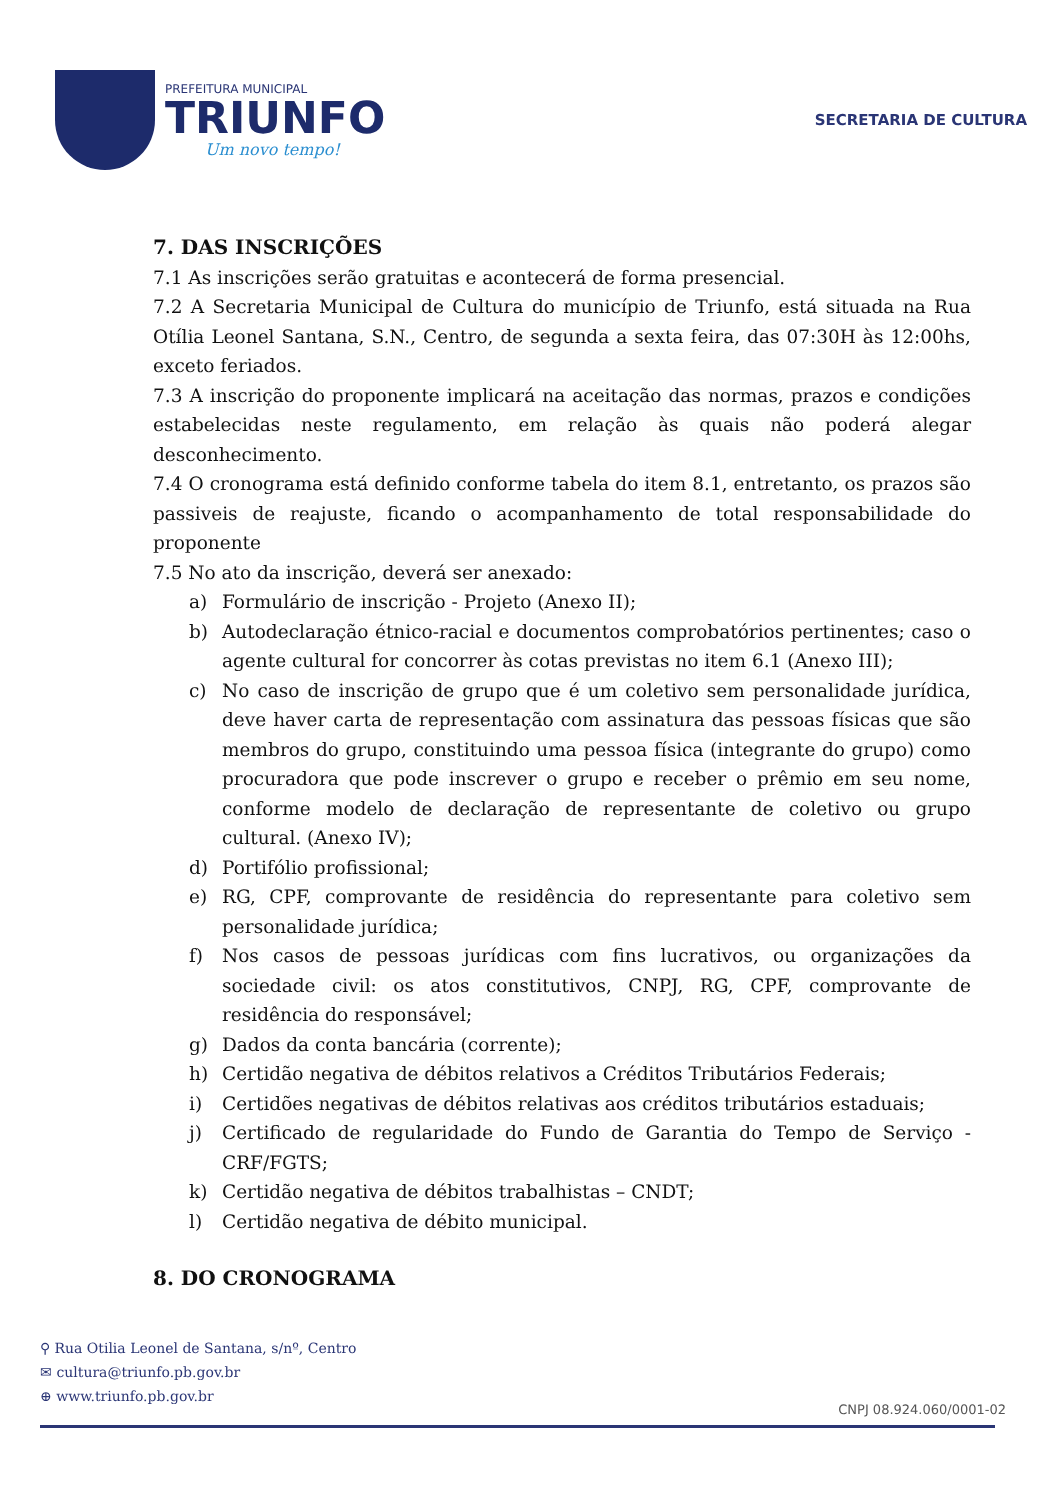PREFEITURA MUNICIPAL
TRIUNFO
Um novo tempo!
SECRETARIA DE CULTURA
7. DAS INSCRIÇÕES
7.1 As inscrições serão gratuitas e acontecerá de forma presencial.
7.2 A Secretaria Municipal de Cultura do município de Triunfo, está situada na Rua Otília Leonel Santana, S.N., Centro, de segunda a sexta feira, das 07:30H às 12:00hs, exceto feriados.
7.3 A inscrição do proponente implicará na aceitação das normas, prazos e condições estabelecidas neste regulamento, em relação às quais não poderá alegar desconhecimento.
7.4 O cronograma está definido conforme tabela do item 8.1, entretanto, os prazos são passiveis de reajuste, ficando o acompanhamento de total responsabilidade do proponente
7.5 No ato da inscrição, deverá ser anexado:
a) Formulário de inscrição - Projeto (Anexo II);
b) Autodeclaração étnico-racial e documentos comprobatórios pertinentes; caso o agente cultural for concorrer às cotas previstas no item 6.1 (Anexo III);
c) No caso de inscrição de grupo que é um coletivo sem personalidade jurídica, deve haver carta de representação com assinatura das pessoas físicas que são membros do grupo, constituindo uma pessoa física (integrante do grupo) como procuradora que pode inscrever o grupo e receber o prêmio em seu nome, conforme modelo de declaração de representante de coletivo ou grupo cultural. (Anexo IV);
d) Portifólio profissional;
e) RG, CPF, comprovante de residência do representante para coletivo sem personalidade jurídica;
f) Nos casos de pessoas jurídicas com fins lucrativos, ou organizações da sociedade civil: os atos constitutivos, CNPJ, RG, CPF, comprovante de residência do responsável;
g) Dados da conta bancária (corrente);
h) Certidão negativa de débitos relativos a Créditos Tributários Federais;
i) Certidões negativas de débitos relativas aos créditos tributários estaduais;
j) Certificado de regularidade do Fundo de Garantia do Tempo de Serviço - CRF/FGTS;
k) Certidão negativa de débitos trabalhistas – CNDT;
l) Certidão negativa de débito municipal.
8. DO CRONOGRAMA
⚲ Rua Otilia Leonel de Santana, s/nº, Centro
✉ cultura@triunfo.pb.gov.br
⊕ www.triunfo.pb.gov.br
CNPJ 08.924.060/0001-02